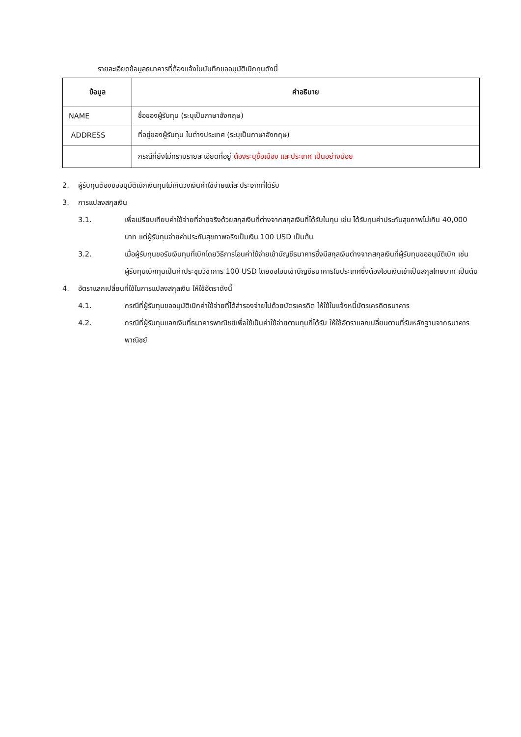รายละเอียดข้อมูลธนาคารที่ต้องแจ้งในบันทึกขออนุมัติเบิกทุนดังนี้
| ข้อมูล | คำอธิบาย |
| --- | --- |
| NAME | ชื่อของผู้รับทุน (ระบุเป็นภาษาอังกฤษ) |
| ADDRESS | ที่อยู่ของผู้รับทุน ในต่างประเทศ (ระบุเป็นภาษาอังกฤษ) |
| | กรณีที่ยังไม่ทราบรายละเอียดที่อยู่ ต้องระบุชื่อเมือง และประเทศ เป็นอย่างน้อย |
2. ผู้รับทุนต้องขออนุมัติเบิกเงินทุนไม่เกินวงเงินค่าใช้จ่ายแต่ละประเภทที่ได้รับ
3. การแปลงสกุลเงิน
3.1. เพื่อเปรียบเทียบค่าใช้จ่ายที่จ่ายจริงด้วยสกุลเงินที่ต่างจากสกุลเงินที่ได้รับในทุน เช่น ได้รับทุนค่าประกันสุขภาพไม่เกิน 40,000 บาท แต่ผู้รับทุนจ่ายค่าประกันสุขภาพจริงเป็นเงิน 100 USD เป็นต้น
3.2. เมื่อผู้รับทุนขอรับเงินทุนที่เบิกโดยวิธีการโอนค่าใช้จ่ายเข้าบัญชีธนาคารซึ่งมีสกุลเงินต่างจากสกุลเงินที่ผู้รับทุนขออนุมัติเบิก เช่น ผู้รับทุนเบิกทุนเป็นค่าประชุมวิชาการ 100 USD โดยขอโอนเข้าบัญชีธนาคารในประเทศซึ่งต้องโอนเงินเข้าเป็นสกุลไทยบาท เป็นต้น
4. อัตราแลกเปลี่ยนที่ใช้ในการแปลงสกุลเงิน ให้ใช้อัตราดังนี้
4.1. กรณีที่ผู้รับทุนขออนุมัติเบิกค่าใช้จ่ายที่ได้สำรองจ่ายไปด้วยบัตรเครดิต ให้ใช้ใบแจ้งหนี้บัตรเครดิตธนาคาร
4.2. กรณีที่ผู้รับทุนแลกเงินที่ธนาคารพาณิชย์เพื่อใช้เป็นค่าใช้จ่ายตามทุนที่ได้รับ ให้ใช้อัตราแลกเปลี่ยนตามที่รับหลักฐานจากธนาคารพาณิชย์